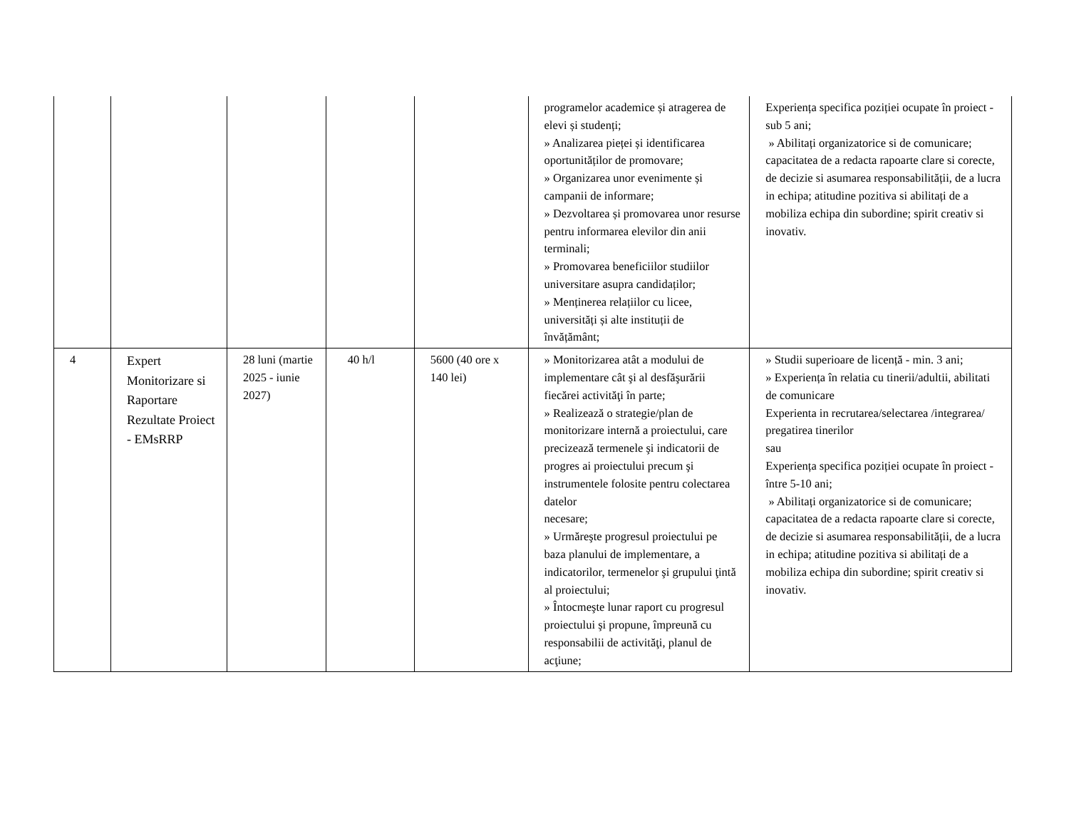| | | | | | programelor academice și atragerea de elevi și studenți; » Analizarea pieței și identificarea oportunităților de promovare; » Organizarea unor evenimente și campanii de informare; » Dezvoltarea și promovarea unor resurse pentru informarea elevilor din anii terminali; » Promovarea beneficiilor studiilor universitare asupra candidaților; » Menținerea relațiilor cu licee, universități și alte instituții de învățământ; | Experiența specifica poziției ocupate în proiect - sub 5 ani; » Abilitați organizatorice si de comunicare; capacitatea de a redacta rapoarte clare si corecte, de decizie si asumarea responsabilității, de a lucra in echipa; atitudine pozitiva si abilitați de a mobiliza echipa din subordine; spirit creativ si inovativ. |
| 4 | Expert Monitorizare si Raportare Rezultate Proiect - EMsRRP | 28 luni (martie 2025 - iunie 2027) | 40 h/l | 5600 (40 ore x 140 lei) | » Monitorizarea atât a modului de implementare cât şi al desfăşurării fiecărei activităţi în parte; » Realizează o strategie/plan de monitorizare internă a proiectului, care precizează termenele şi indicatorii de progres ai proiectului precum şi instrumentele folosite pentru colectarea datelor necesare; » Urmăreşte progresul proiectului pe baza planului de implementare, a indicatorilor, termenelor şi grupului ţintă al proiectului; » Întocmeşte lunar raport cu progresul proiectului şi propune, împreună cu responsabilii de activităţi, planul de acţiune; | » Studii superioare de licență - min. 3 ani; » Experiența în relatia cu tinerii/adultii, abilitati de comunicare Experienta in recrutarea/selectarea /integrarea/ pregatirea tinerilor sau Experiența specifica poziției ocupate în proiect - între 5-10 ani; » Abilitați organizatorice si de comunicare; capacitatea de a redacta rapoarte clare si corecte, de decizie si asumarea responsabilității, de a lucra in echipa; atitudine pozitiva si abilitați de a mobiliza echipa din subordine; spirit creativ si inovativ. |